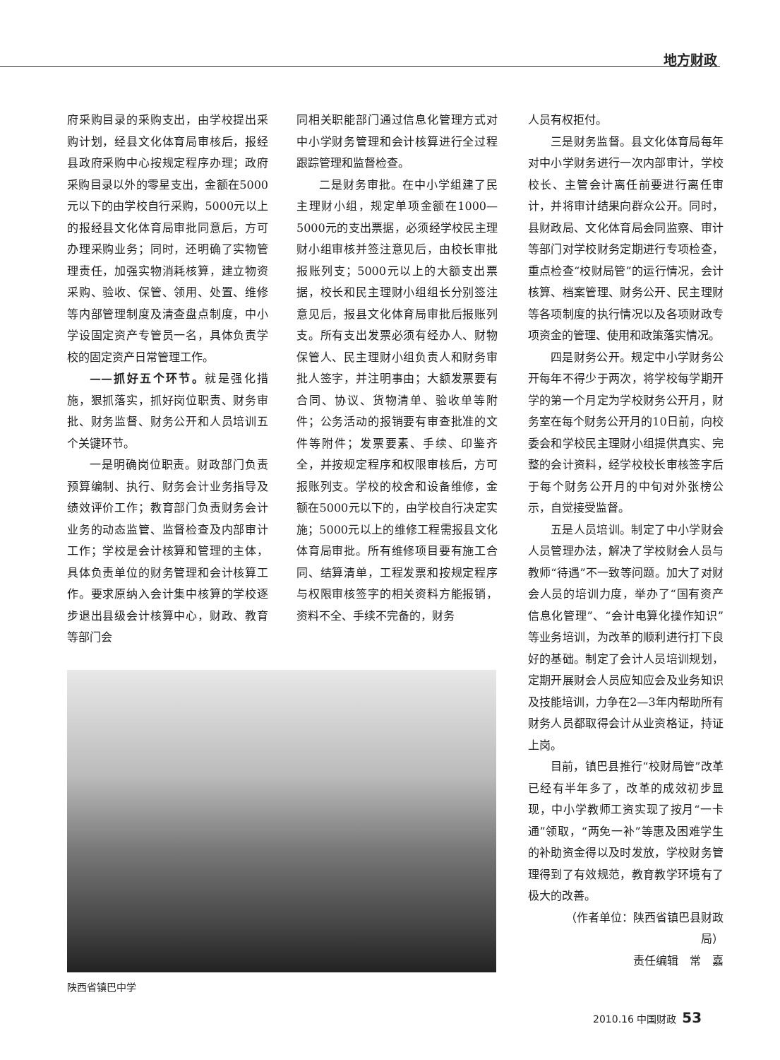地方财政
府采购目录的采购支出，由学校提出采购计划，经县文化体育局审核后，报经县政府采购中心按规定程序办理；政府采购目录以外的零星支出，金额在5000元以下的由学校自行采购，5000元以上的报经县文化体育局审批同意后，方可办理采购业务；同时，还明确了实物管理责任，加强实物消耗核算，建立物资采购、验收、保管、领用、处置、维修等内部管理制度及清查盘点制度，中小学设固定资产专管员一名，具体负责学校的固定资产日常管理工作。
——抓好五个环节。就是强化措施，狠抓落实，抓好岗位职责、财务审批、财务监督、财务公开和人员培训五个关键环节。
一是明确岗位职责。财政部门负责预算编制、执行、财务会计业务指导及绩效评价工作；教育部门负责财务会计业务的动态监管、监督检查及内部审计工作；学校是会计核算和管理的主体，具体负责单位的财务管理和会计核算工作。要求原纳入会计集中核算的学校逐步退出县级会计核算中心，财政、教育等部门会
同相关职能部门通过信息化管理方式对中小学财务管理和会计核算进行全过程跟踪管理和监督检查。
二是财务审批。在中小学组建了民主理财小组，规定单项金额在1000—5000元的支出票据，必须经学校民主理财小组审核并签注意见后，由校长审批报账列支；5000元以上的大额支出票据，校长和民主理财小组组长分别签注意见后，报县文化体育局审批后报账列支。所有支出发票必须有经办人、财物保管人、民主理财小组负责人和财务审批人签字，并注明事由；大额发票要有合同、协议、货物清单、验收单等附件；公务活动的报销要有审查批准的文件等附件；发票要素、手续、印鉴齐全，并按规定程序和权限审核后，方可报账列支。学校的校舍和设备维修，金额在5000元以下的，由学校自行决定实施；5000元以上的维修工程需报县文化体育局审批。所有维修项目要有施工合同、结算清单，工程发票和按规定程序与权限审核签字的相关资料方能报销，资料不全、手续不完备的，财务
陕西省镇巴中学
人员有权拒付。
三是财务监督。县文化体育局每年对中小学财务进行一次内部审计，学校校长、主管会计离任前要进行离任审计，并将审计结果向群众公开。同时，县财政局、文化体育局会同监察、审计等部门对学校财务定期进行专项检查，重点检查“校财局管”的运行情况，会计核算、档案管理、财务公开、民主理财等各项制度的执行情况以及各项财政专项资金的管理、使用和政策落实情况。
四是财务公开。规定中小学财务公开每年不得少于两次，将学校每学期开学的第一个月定为学校财务公开月，财务室在每个财务公开月的10日前，向校委会和学校民主理财小组提供真实、完整的会计资料，经学校校长审核签字后于每个财务公开月的中旬对外张榜公示，自觉接受监督。
五是人员培训。制定了中小学财会人员管理办法，解决了学校财会人员与教师“待遇”不一致等问题。加大了对财会人员的培训力度，举办了“国有资产信息化管理”、“会计电算化操作知识”等业务培训，为改革的顺利进行打下良好的基础。制定了会计人员培训规划，定期开展财会人员应知应会及业务知识及技能培训，力争在2—3年内帮助所有财务人员都取得会计从业资格证，持证上岗。
目前，镇巴县推行“校财局管”改革已经有半年多了，改革的成效初步显现，中小学教师工资实现了按月“一卡通”领取，“两免一补”等惠及困难学生的补助资金得以及时发放，学校财务管理得到了有效规范，教育教学环境有了极大的改善。
（作者单位：陕西省镇巴县财政局）
责任编辑　常　嘉
2010.16 中国财政 53